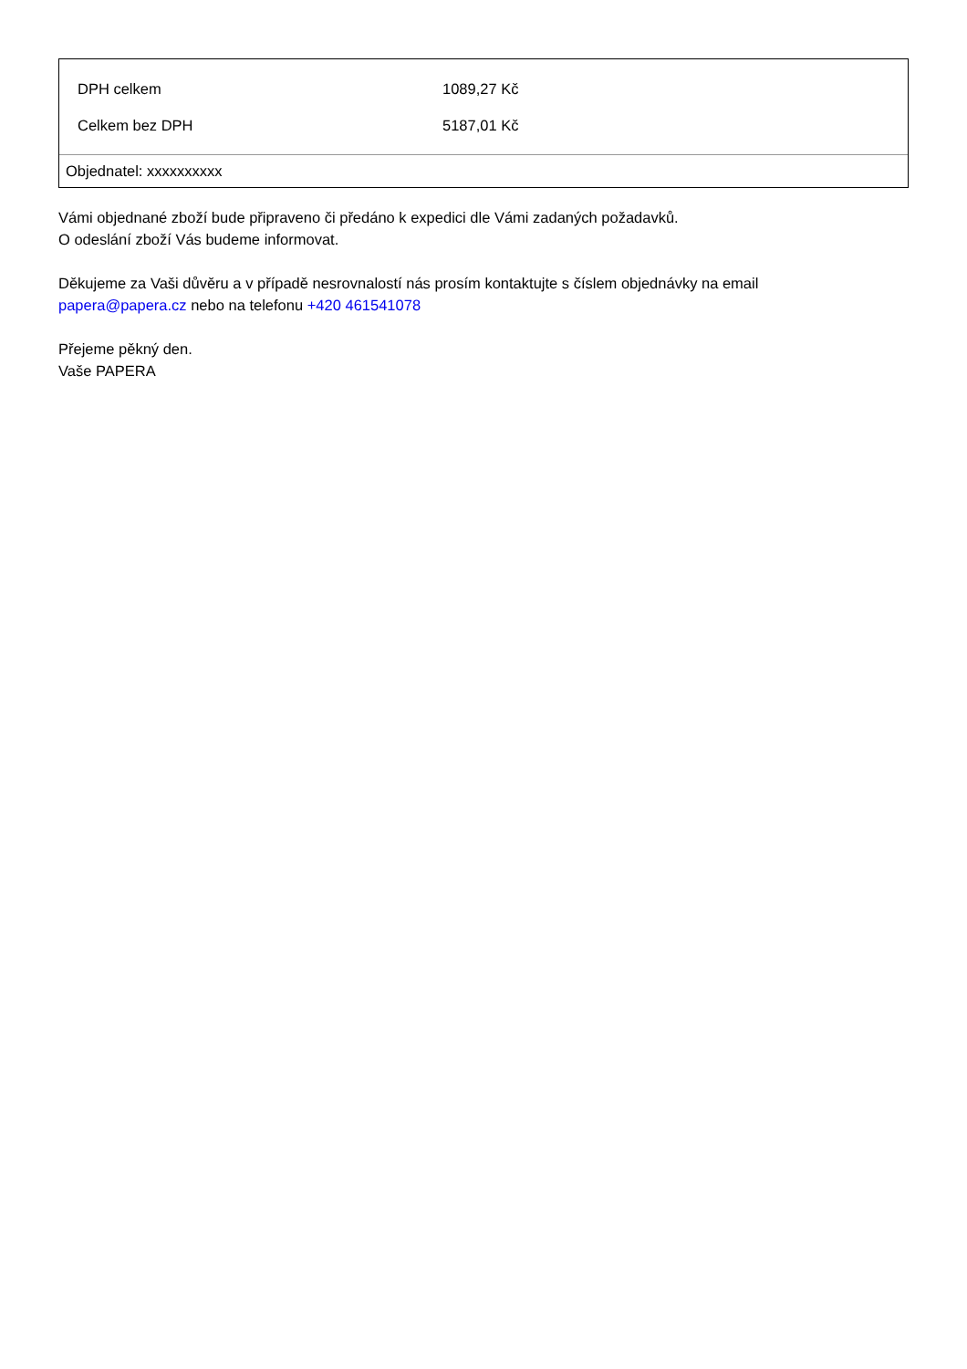| DPH celkem | 1089,27 Kč |
| Celkem bez DPH | 5187,01 Kč |
Objednatel: xxxxxxxxxx
Vámi objednané zboží bude připraveno či předáno k expedici dle Vámi zadaných požadavků.
O odeslání zboží Vás budeme informovat.
Děkujeme za Vaši důvěru a v případě nesrovnalostí nás prosím kontaktujte s číslem objednávky na email
papera@papera.cz nebo na telefonu +420 461541078
Přejeme pěkný den.
Vaše PAPERA